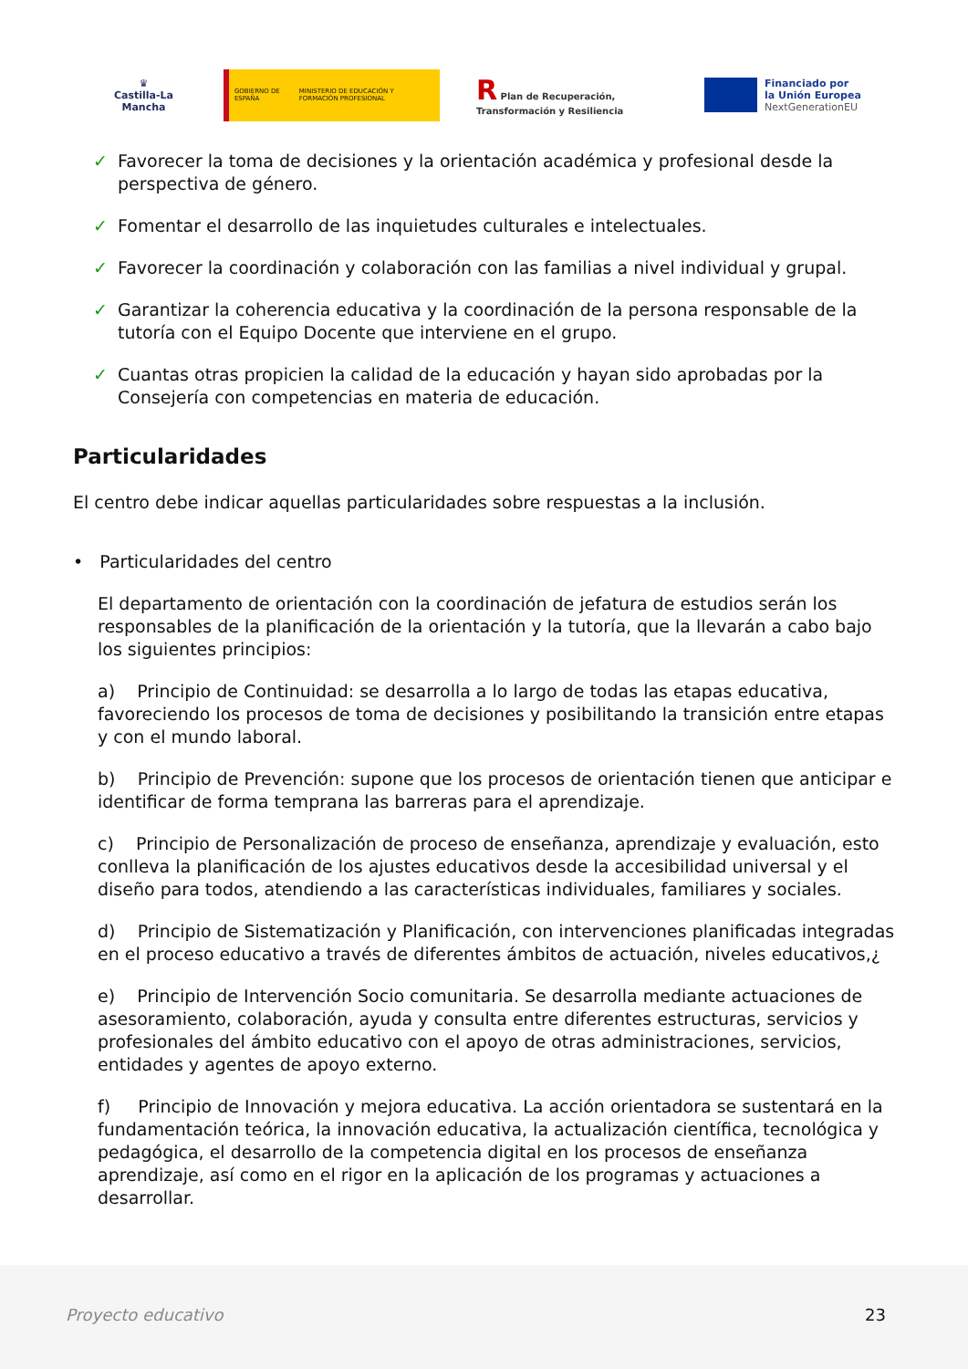♛
Castilla-La Mancha
GOBIERNO DE ESPAÑA MINISTERIO DE EDUCACIÓN Y FORMACIÓN PROFESIONAL
R Plan de Recuperación, Transformación y Resiliencia
Financiado por
la Unión Europea
NextGenerationEU
✓ Favorecer la toma de decisiones y la orientación académica y profesional desde la perspectiva de género.
✓ Fomentar el desarrollo de las inquietudes culturales e intelectuales.
✓ Favorecer la coordinación y colaboración con las familias a nivel individual y grupal.
✓ Garantizar la coherencia educativa y la coordinación de la persona responsable de la tutoría con el Equipo Docente que interviene en el grupo.
✓ Cuantas otras propicien la calidad de la educación y hayan sido aprobadas por la Consejería con competencias en materia de educación.
Particularidades
El centro debe indicar aquellas particularidades sobre respuestas a la inclusión.
• Particularidades del centro
El departamento de orientación con la coordinación de jefatura de estudios serán los responsables de la planificación de la orientación y la tutoría, que la llevarán a cabo bajo los siguientes principios:
a) Principio de Continuidad: se desarrolla a lo largo de todas las etapas educativa, favoreciendo los procesos de toma de decisiones y posibilitando la transición entre etapas y con el mundo laboral.
b) Principio de Prevención: supone que los procesos de orientación tienen que anticipar e identificar de forma temprana las barreras para el aprendizaje.
c) Principio de Personalización de proceso de enseñanza, aprendizaje y evaluación, esto conlleva la planificación de los ajustes educativos desde la accesibilidad universal y el diseño para todos, atendiendo a las características individuales, familiares y sociales.
d) Principio de Sistematización y Planificación, con intervenciones planificadas integradas en el proceso educativo a través de diferentes ámbitos de actuación, niveles educativos,¿
e) Principio de Intervención Socio comunitaria. Se desarrolla mediante actuaciones de asesoramiento, colaboración, ayuda y consulta entre diferentes estructuras, servicios y profesionales del ámbito educativo con el apoyo de otras administraciones, servicios, entidades y agentes de apoyo externo.
f) Principio de Innovación y mejora educativa. La acción orientadora se sustentará en la fundamentación teórica, la innovación educativa, la actualización científica, tecnológica y pedagógica, el desarrollo de la competencia digital en los procesos de enseñanza aprendizaje, así como en el rigor en la aplicación de los programas y actuaciones a desarrollar.
Proyecto educativo 23